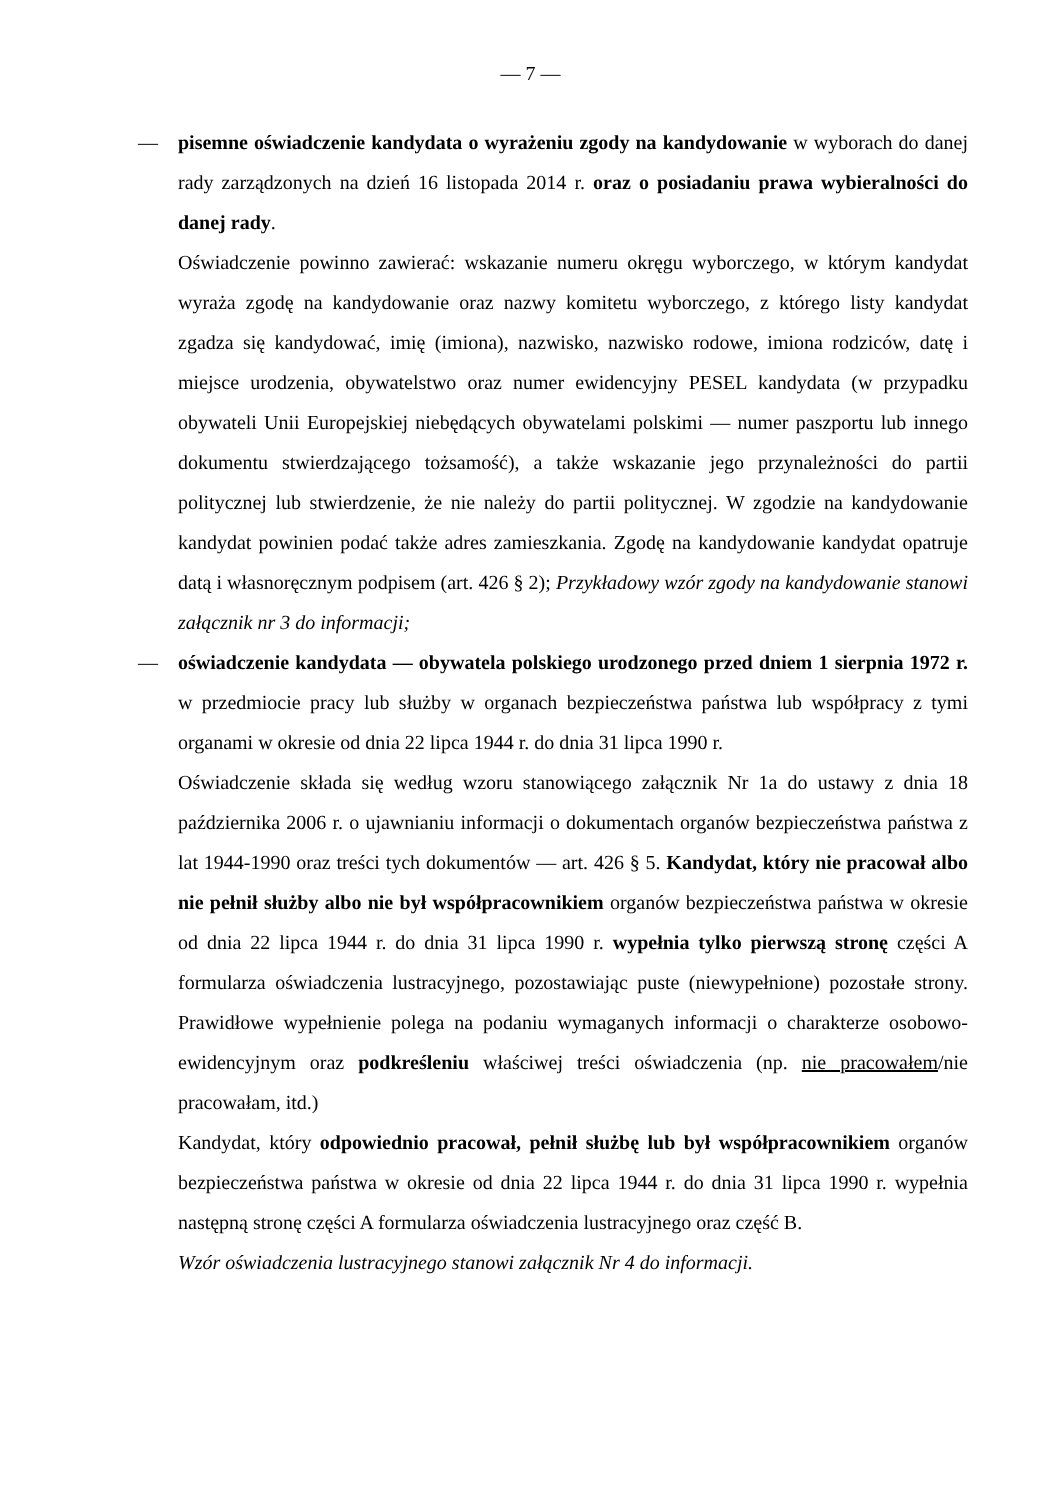— 7 —
— pisemne oświadczenie kandydata o wyrażeniu zgody na kandydowanie w wyborach do danej rady zarządzonych na dzień 16 listopada 2014 r. oraz o posiadaniu prawa wybieralności do danej rady.
Oświadczenie powinno zawierać: wskazanie numeru okręgu wyborczego, w którym kandydat wyraża zgodę na kandydowanie oraz nazwy komitetu wyborczego, z którego listy kandydat zgadza się kandydować, imię (imiona), nazwisko, nazwisko rodowe, imiona rodziców, datę i miejsce urodzenia, obywatelstwo oraz numer ewidencyjny PESEL kandydata (w przypadku obywateli Unii Europejskiej niebędących obywatelami polskimi — numer paszportu lub innego dokumentu stwierdzającego tożsamość), a także wskazanie jego przynależności do partii politycznej lub stwierdzenie, że nie należy do partii politycznej. W zgodzie na kandydowanie kandydat powinien podać także adres zamieszkania. Zgodę na kandydowanie kandydat opatruje datą i własnoręcznym podpisem (art. 426 § 2); Przykładowy wzór zgody na kandydowanie stanowi załącznik nr 3 do informacji;
— oświadczenie kandydata — obywatela polskiego urodzonego przed dniem 1 sierpnia 1972 r. w przedmiocie pracy lub służby w organach bezpieczeństwa państwa lub współpracy z tymi organami w okresie od dnia 22 lipca 1944 r. do dnia 31 lipca 1990 r.
Oświadczenie składa się według wzoru stanowiącego załącznik Nr 1a do ustawy z dnia 18 października 2006 r. o ujawnianiu informacji o dokumentach organów bezpieczeństwa państwa z lat 1944-1990 oraz treści tych dokumentów — art. 426 § 5. Kandydat, który nie pracował albo nie pełnił służby albo nie był współpracownikiem organów bezpieczeństwa państwa w okresie od dnia 22 lipca 1944 r. do dnia 31 lipca 1990 r. wypełnia tylko pierwszą stronę części A formularza oświadczenia lustracyjnego, pozostawiając puste (niewypełnione) pozostałe strony. Prawidłowe wypełnienie polega na podaniu wymaganych informacji o charakterze osobowo-ewidencyjnym oraz podkreśleniu właściwej treści oświadczenia (np. nie pracowałem/nie pracowałam, itd.)
Kandydat, który odpowiednio pracował, pełnił służbę lub był współpracownikiem organów bezpieczeństwa państwa w okresie od dnia 22 lipca 1944 r. do dnia 31 lipca 1990 r. wypełnia następną stronę części A formularza oświadczenia lustracyjnego oraz część B.
Wzór oświadczenia lustracyjnego stanowi załącznik Nr 4 do informacji.